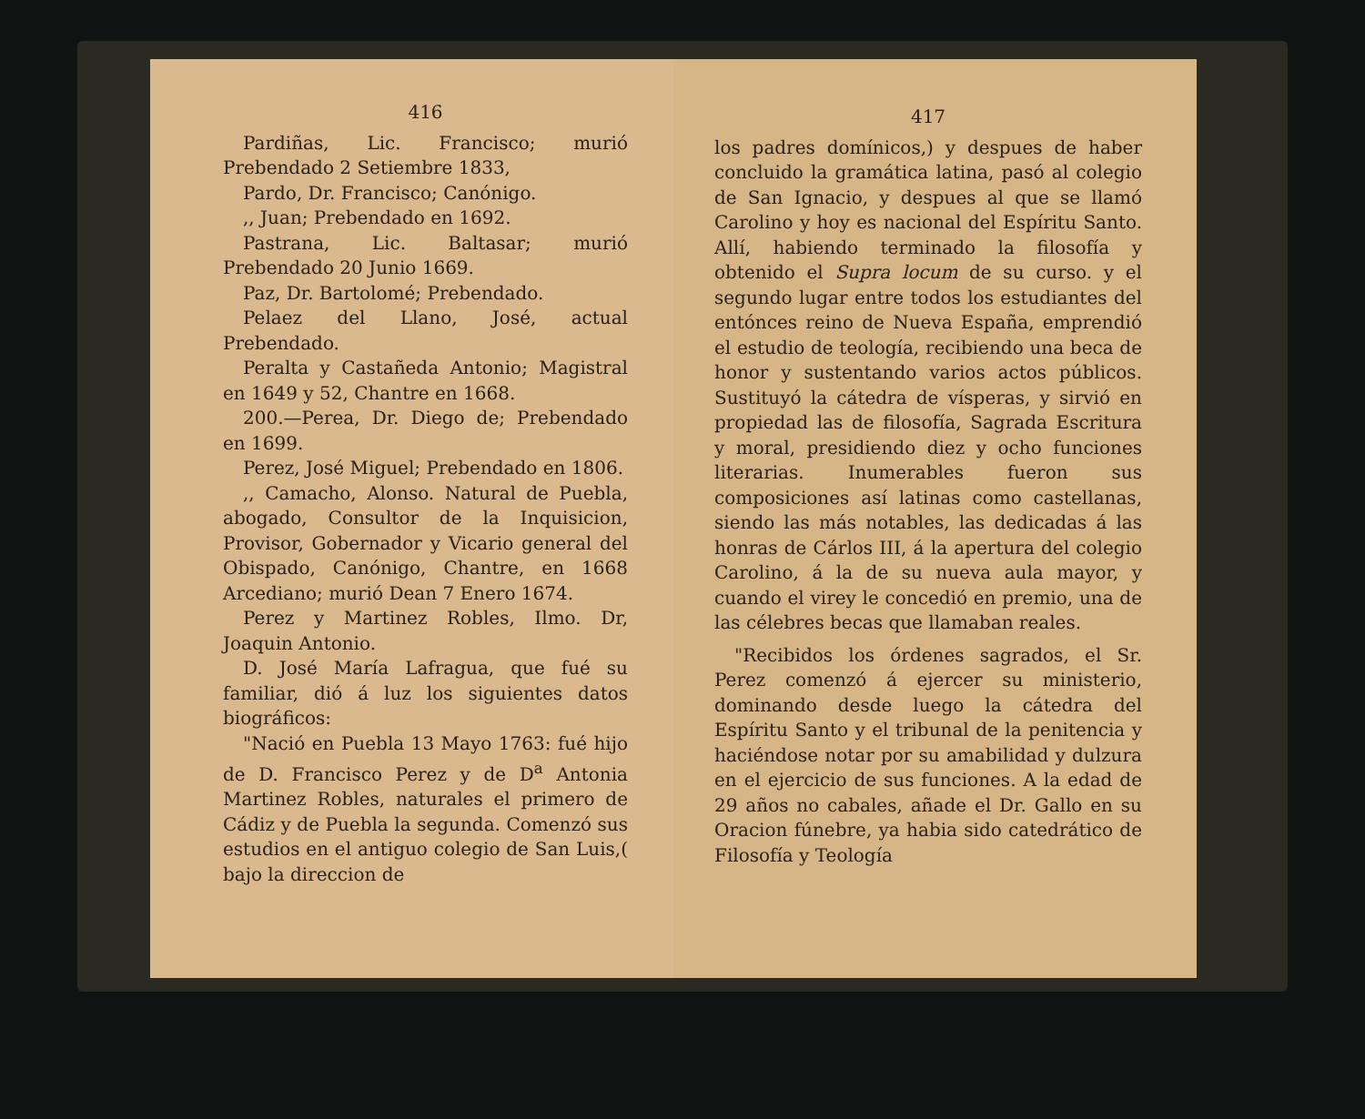416
Pardiñas, Lic. Francisco; murió Prebendado 2 Setiembre 1833,
Pardo, Dr. Francisco; Canónigo.
,, Juan; Prebendado en 1692.
Pastrana, Lic. Baltasar; murió Prebendado 20 Junio 1669.
Paz, Dr. Bartolomé; Prebendado.
Pelaez del Llano, José, actual Prebendado.
Peralta y Castañeda Antonio; Magistral en 1649 y 52, Chantre en 1668.
200.—Perea, Dr. Diego de; Prebendado en 1699.
Perez, José Miguel; Prebendado en 1806.
,, Camacho, Alonso. Natural de Puebla, abogado, Consultor de la Inquisicion, Provisor, Gobernador y Vicario general del Obispado, Canónigo, Chantre, en 1668 Arcediano; murió Dean 7 Enero 1674.
Perez y Martinez Robles, Ilmo. Dr, Joaquin Antonio.
D. José María Lafragua, que fué su familiar, dió á luz los siguientes datos biográficos:
"Nació en Puebla 13 Mayo 1763: fué hijo de D. Francisco Perez y de D<sup>a</sup> Antonia Martinez Robles, naturales el primero de Cádiz y de Puebla la segunda. Comenzó sus estudios en el antiguo colegio de San Luis,( bajo la direccion de
417
los padres domínicos,) y despues de haber concluido la gramática latina, pasó al colegio de San Ignacio, y despues al que se llamó Carolino y hoy es nacional del Espíritu Santo. Allí, habiendo terminado la filosofía y obtenido el Supra locum de su curso. y el segundo lugar entre todos los estudiantes del entónces reino de Nueva España, emprendió el estudio de teología, recibiendo una beca de honor y sustentando varios actos públicos. Sustituyó la cátedra de vísperas, y sirvió en propiedad las de filosofía, Sagrada Escritura y moral, presidiendo diez y ocho funciones literarias. Inumerables fueron sus composiciones así latinas como castellanas, siendo las más notables, las dedicadas á las honras de Cárlos III, á la apertura del colegio Carolino, á la de su nueva aula mayor, y cuando el virey le concedió en premio, una de las célebres becas que llamaban reales.
"Recibidos los órdenes sagrados, el Sr. Perez comenzó á ejercer su ministerio, dominando desde luego la cátedra del Espíritu Santo y el tribunal de la penitencia y haciéndose notar por su amabilidad y dulzura en el ejercicio de sus funciones. A la edad de 29 años no cabales, añade el Dr. Gallo en su Oracion fúnebre, ya habia sido catedrático de Filosofía y Teología